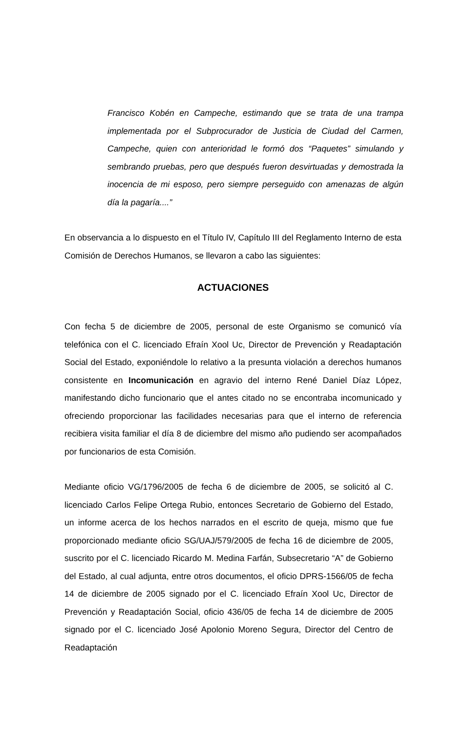Francisco Kobén en Campeche, estimando que se trata de una trampa implementada por el Subprocurador de Justicia de Ciudad del Carmen, Campeche, quien con anterioridad le formó dos “Paquetes” simulando y sembrando pruebas, pero que después fueron desvirtuadas y demostrada la inocencia de mi esposo, pero siempre perseguido con amenazas de algún día la pagaría....”
En observancia a lo dispuesto en el Título IV, Capítulo III del Reglamento Interno de esta Comisión de Derechos Humanos, se llevaron a cabo las siguientes:
ACTUACIONES
Con fecha 5 de diciembre de 2005, personal de este Organismo se comunicó vía telefónica con el C. licenciado Efraín Xool Uc, Director de Prevención y Readaptación Social del Estado, exponiéndole lo relativo a la presunta violación a derechos humanos consistente en Incomunicación en agravio del interno René Daniel Díaz López, manifestando dicho funcionario que el antes citado no se encontraba incomunicado y ofreciendo proporcionar las facilidades necesarias para que el interno de referencia recibiera visita familiar el día 8 de diciembre del mismo año pudiendo ser acompañados por funcionarios de esta Comisión.
Mediante oficio VG/1796/2005 de fecha 6 de diciembre de 2005, se solicitó al C. licenciado Carlos Felipe Ortega Rubio, entonces Secretario de Gobierno del Estado, un informe acerca de los hechos narrados en el escrito de queja, mismo que fue proporcionado mediante oficio SG/UAJ/579/2005 de fecha 16 de diciembre de 2005, suscrito por el C. licenciado Ricardo M. Medina Farfán, Subsecretario “A” de Gobierno del Estado, al cual adjunta, entre otros documentos, el oficio DPRS-1566/05 de fecha 14 de diciembre de 2005 signado por el C. licenciado Efraín Xool Uc, Director de Prevención y Readaptación Social, oficio 436/05 de fecha 14 de diciembre de 2005 signado por el C. licenciado José Apolonio Moreno Segura, Director del Centro de Readaptación